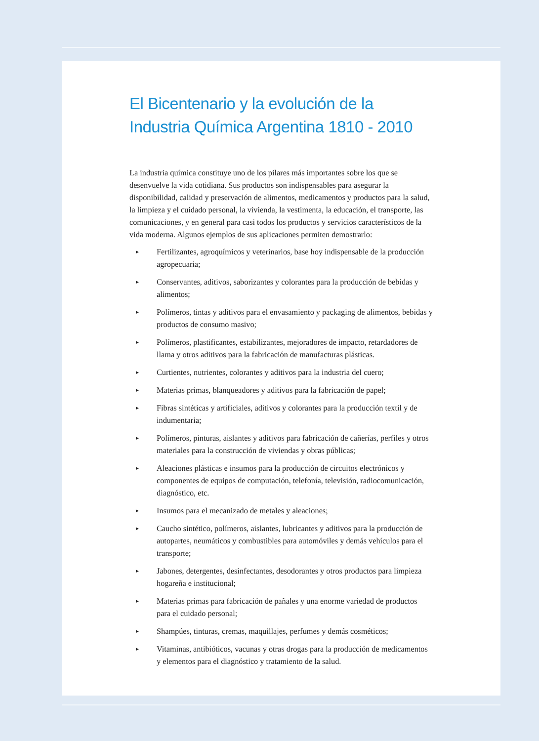El Bicentenario y la evolución de la Industria Química Argentina 1810 - 2010
La industria química constituye uno de los pilares más importantes sobre los que se desenvuelve la vida cotidiana. Sus productos son indispensables para asegurar la disponibilidad, calidad y preservación de alimentos, medicamentos y productos para la salud, la limpieza y el cuidado personal, la vivienda, la vestimenta, la educación, el transporte, las comunicaciones, y en general para casi todos los productos y servicios característicos de la vida moderna. Algunos ejemplos de sus aplicaciones permiten demostrarlo:
► Fertilizantes, agroquímicos y veterinarios, base hoy indispensable de la producción agropecuaria;
► Conservantes, aditivos, saborizantes y colorantes para la producción de bebidas y alimentos;
► Polímeros, tintas y aditivos para el envasamiento y packaging de alimentos, bebidas y productos de consumo masivo;
► Polímeros, plastificantes, estabilizantes, mejoradores de impacto, retardadores de llama y otros aditivos para la fabricación de manufacturas plásticas.
► Curtientes, nutrientes, colorantes y aditivos para la industria del cuero;
► Materias primas, blanqueadores y aditivos para la fabricación de papel;
► Fibras sintéticas y artificiales, aditivos y colorantes para la producción textil y de indumentaria;
► Polímeros, pinturas, aislantes y aditivos para fabricación de cañerías, perfiles y otros materiales para la construcción de viviendas y obras públicas;
► Aleaciones plásticas e insumos para la producción de circuitos electrónicos y componentes de equipos de computación, telefonía, televisión, radiocomunicación, diagnóstico, etc.
► Insumos para el mecanizado de metales y aleaciones;
► Caucho sintético, polímeros, aislantes, lubricantes y aditivos para la producción de autopartes, neumáticos y combustibles para automóviles y demás vehículos para el transporte;
► Jabones, detergentes, desinfectantes, desodorantes y otros productos para limpieza hogareña e institucional;
► Materias primas para fabricación de pañales y una enorme variedad de productos para el cuidado personal;
► Shampúes, tinturas, cremas, maquillajes, perfumes y demás cosméticos;
► Vitaminas, antibióticos, vacunas y otras drogas para la producción de medicamentos y elementos para el diagnóstico y tratamiento de la salud.